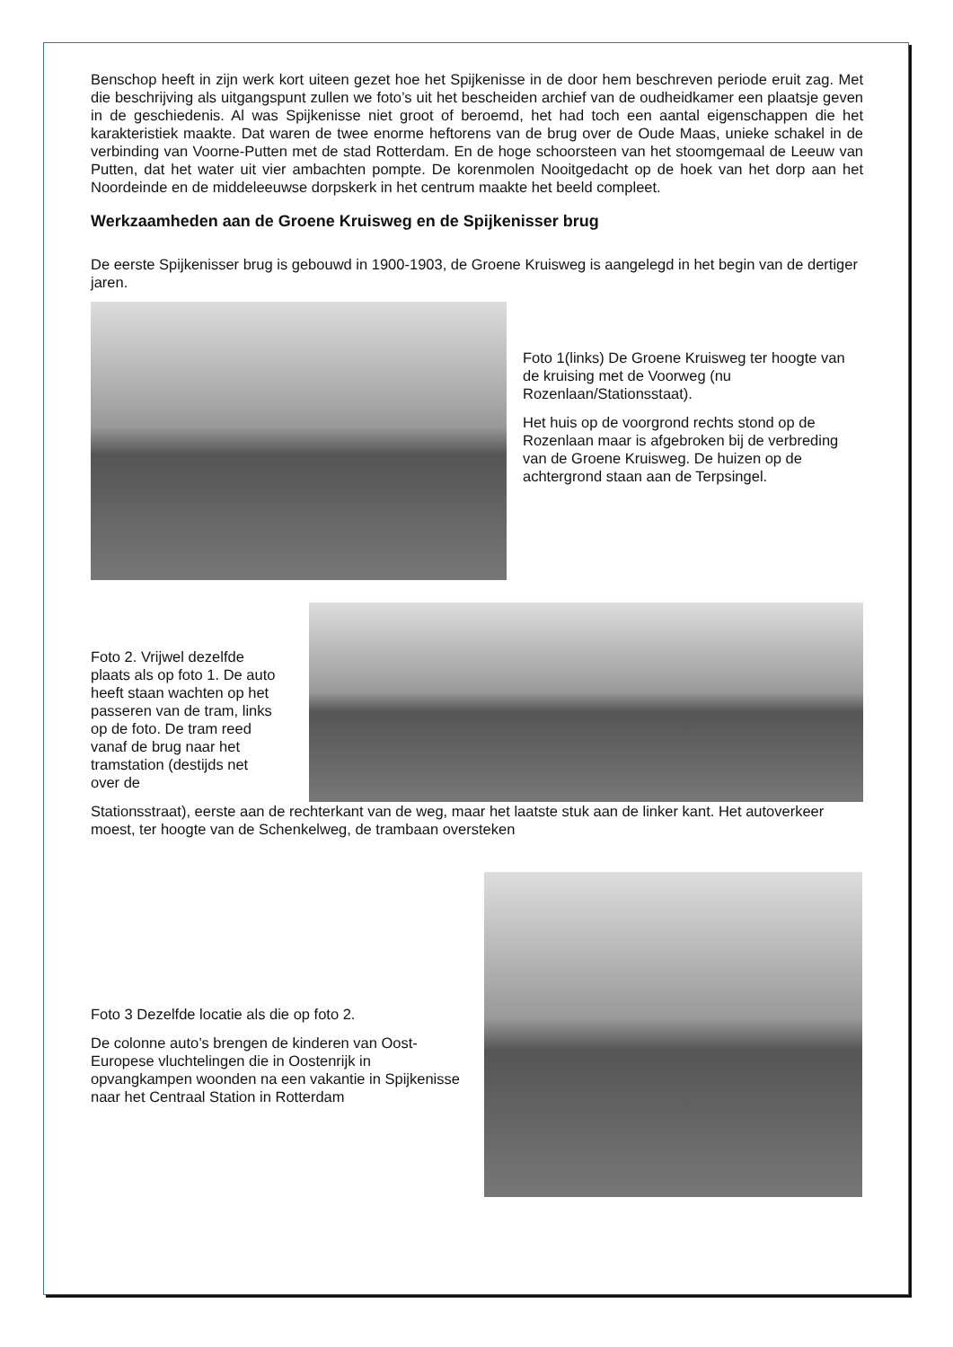Benschop heeft in zijn werk kort uiteen gezet hoe het Spijkenisse in de door hem beschreven periode eruit zag. Met die beschrijving als uitgangspunt zullen we foto’s uit het bescheiden archief van de oudheidkamer een plaatsje geven in de geschiedenis. Al was Spijkenisse niet groot of beroemd, het had toch een aantal eigenschappen die het karakteristiek maakte. Dat waren de twee enorme heftorens van de brug over de Oude Maas, unieke schakel in de verbinding van Voorne-Putten met de stad Rotterdam. En de hoge schoorsteen van het stoomgemaal de Leeuw van Putten, dat het water uit vier ambachten pompte. De korenmolen Nooitgedacht op de hoek van het dorp aan het Noordeinde en de middeleeuwse dorpskerk in het centrum maakte het beeld compleet.
Werkzaamheden aan de Groene Kruisweg en de Spijkenisser brug
De eerste Spijkenisser brug is gebouwd in 1900-1903, de Groene Kruisweg is aangelegd in het begin van de dertiger jaren.
Foto 1(links) De Groene Kruisweg ter hoogte van de kruising met de Voorweg (nu Rozenlaan/Stationsstaat).
Het huis op de voorgrond rechts stond op de Rozenlaan maar is afgebroken bij de verbreding van de Groene Kruisweg. De huizen op de achtergrond staan aan de Terpsingel.
Foto 2. Vrijwel dezelfde plaats als op foto 1. De auto heeft staan wachten op het passeren van de tram, links op de foto. De tram reed vanaf de brug naar het tramstation (destijds net over de
Stationsstraat), eerste aan de rechterkant van de weg, maar het laatste stuk aan de linker kant. Het autoverkeer moest, ter hoogte van de Schenkelweg, de trambaan oversteken
Foto 3 Dezelfde locatie als die op foto 2.
De colonne auto’s brengen de kinderen van Oost-Europese vluchtelingen die in Oostenrijk in opvangkampen woonden na een vakantie in Spijkenisse naar het Centraal Station in Rotterdam